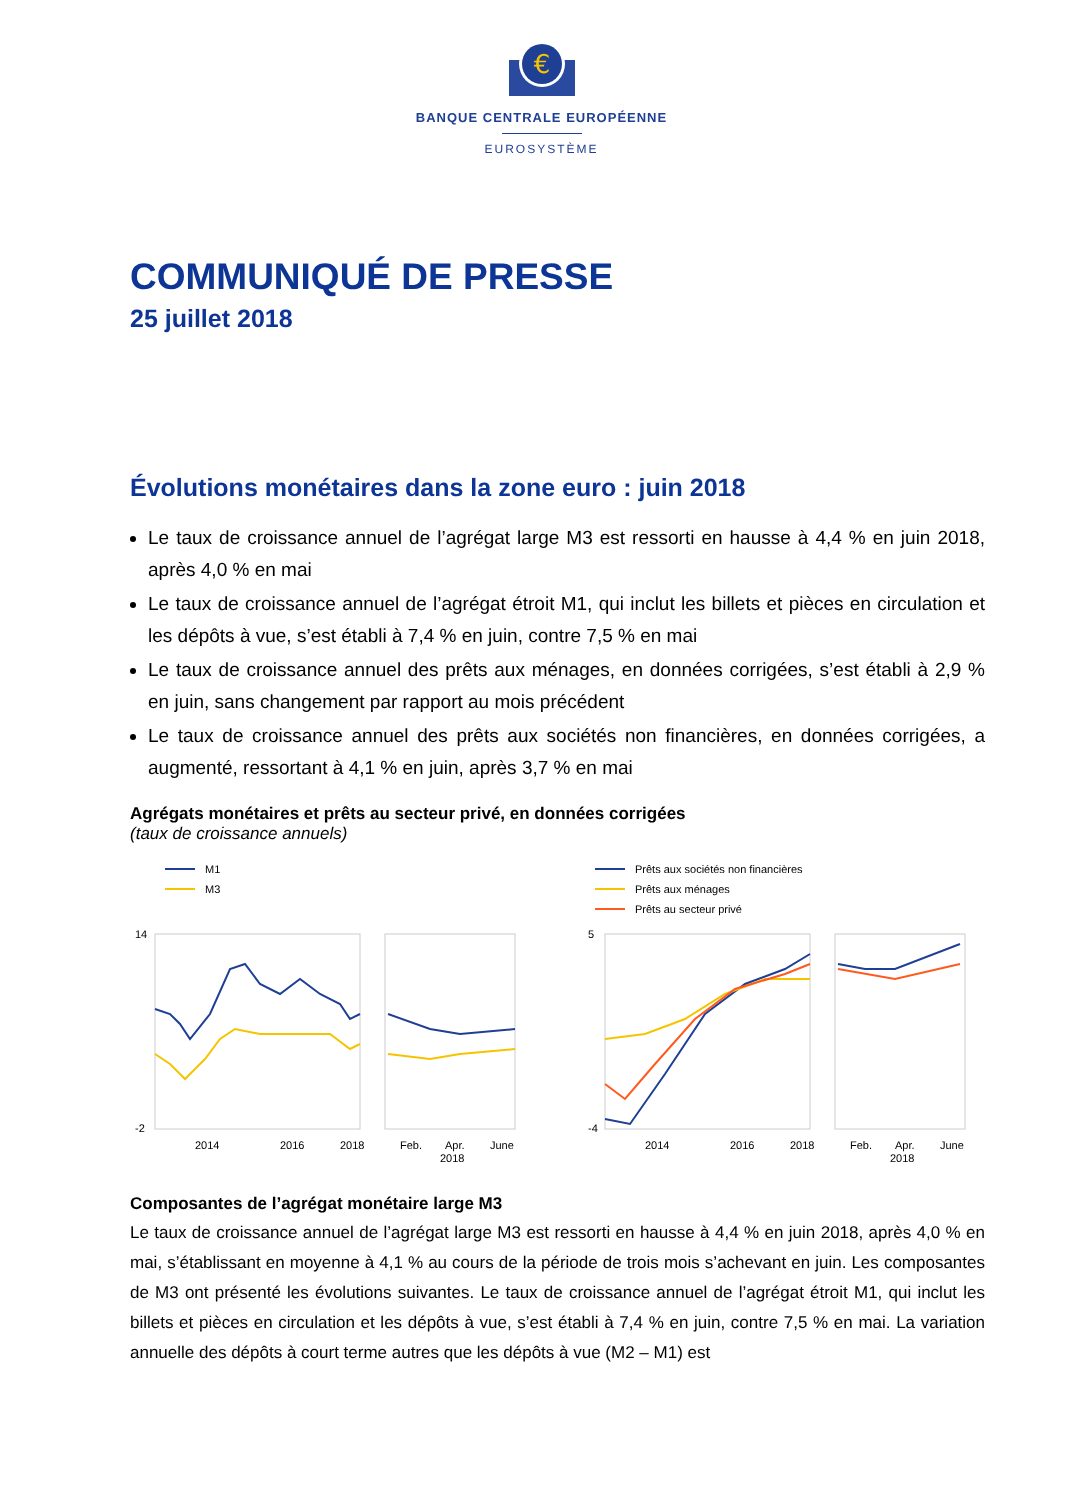€
BANQUE CENTRALE EUROPÉENNE
EUROSYSTÈME
COMMUNIQUÉ DE PRESSE
25 juillet 2018
Évolutions monétaires dans la zone euro : juin 2018
Le taux de croissance annuel de l’agrégat large M3 est ressorti en hausse à 4,4 % en juin 2018, après 4,0 % en mai
Le taux de croissance annuel de l’agrégat étroit M1, qui inclut les billets et pièces en circulation et les dépôts à vue, s’est établi à 7,4 % en juin, contre 7,5 % en mai
Le taux de croissance annuel des prêts aux ménages, en données corrigées, s’est établi à 2,9 % en juin, sans changement par rapport au mois précédent
Le taux de croissance annuel des prêts aux sociétés non financières, en données corrigées, a augmenté, ressortant à 4,1 % en juin, après 3,7 % en mai
Agrégats monétaires et prêts au secteur privé, en données corrigées
(taux de croissance annuels)
M1
M3
14
-2
2014
2016
2018
Feb.
Apr.
June
2018
Prêts aux sociétés non financières
Prêts aux ménages
Prêts au secteur privé
5
-4
2014
2016
2018
Feb.
Apr.
June
2018
Composantes de l’agrégat monétaire large M3
Le taux de croissance annuel de l’agrégat large M3 est ressorti en hausse à 4,4 % en juin 2018, après 4,0 % en mai, s’établissant en moyenne à 4,1 % au cours de la période de trois mois s’achevant en juin. Les composantes de M3 ont présenté les évolutions suivantes. Le taux de croissance annuel de l’agrégat étroit M1, qui inclut les billets et pièces en circulation et les dépôts à vue, s’est établi à 7,4 % en juin, contre 7,5 % en mai. La variation annuelle des dépôts à court terme autres que les dépôts à vue (M2 – M1) est